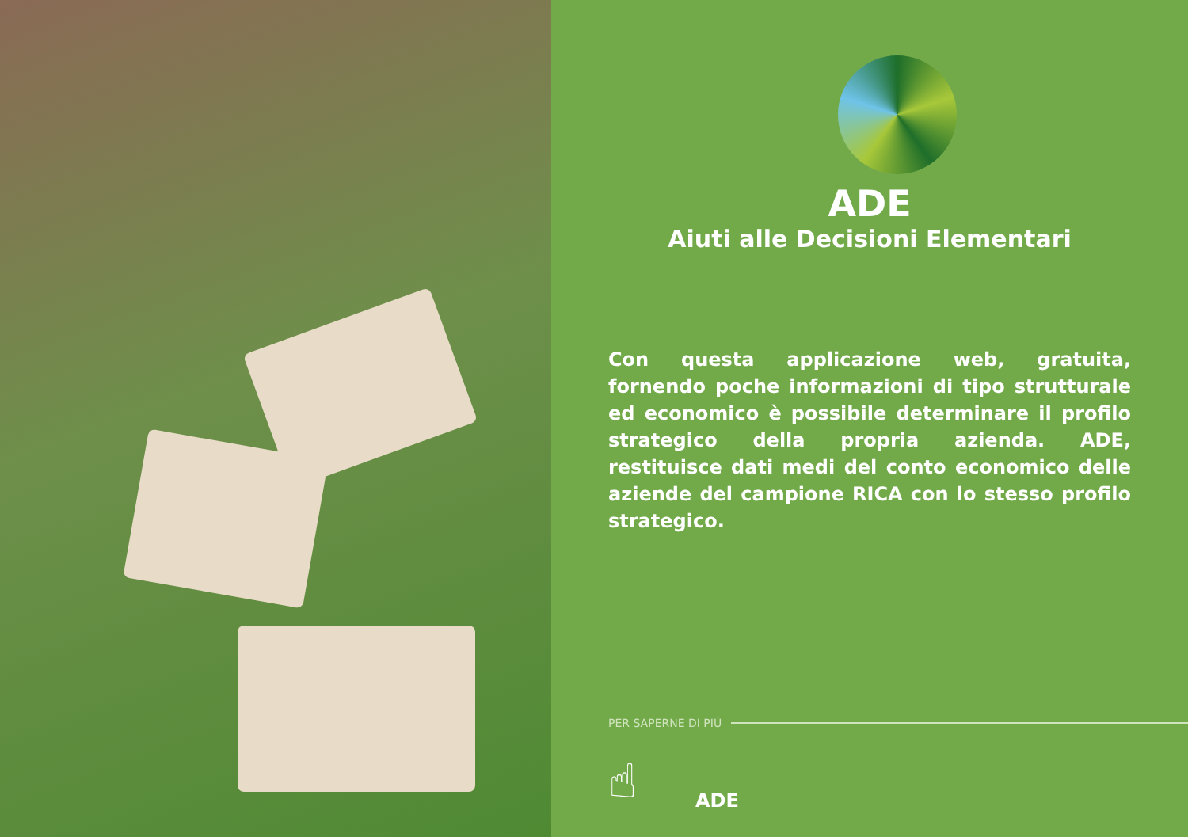ADE
Aiuti alle Decisioni Elementari
Con questa applicazione web, gratuita, fornendo poche informazioni di tipo strutturale ed economico è possibile determinare il profilo strategico della propria azienda. ADE, restituisce dati medi del conto economico delle aziende del campione RICA con lo stesso profilo strategico.
PER SAPERNE DI PIÙ
☝
ADE